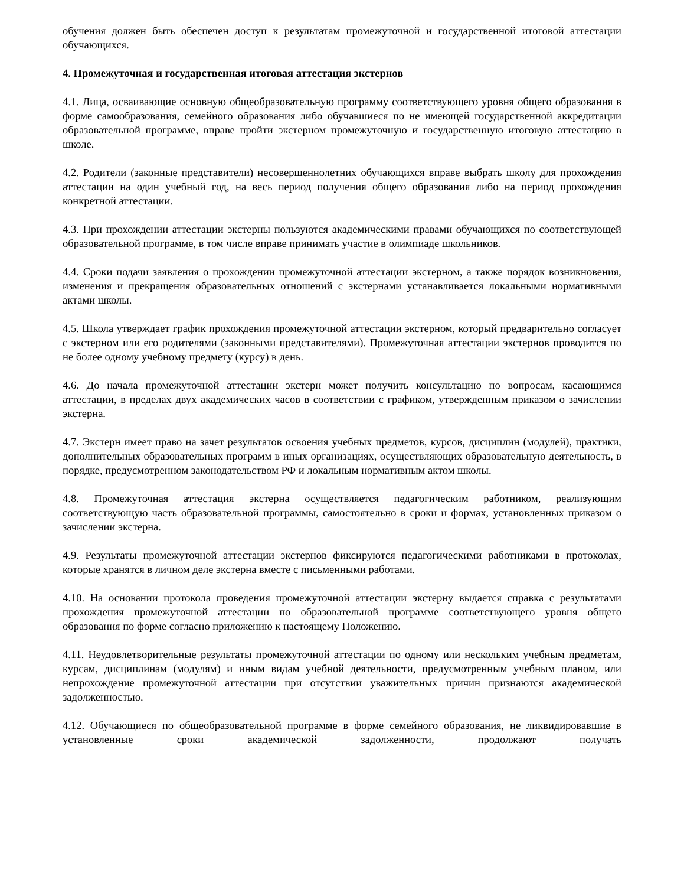обучения должен быть обеспечен доступ к результатам промежуточной и государственной итоговой аттестации обучающихся.
4. Промежуточная и государственная итоговая аттестация экстернов
4.1. Лица, осваивающие основную общеобразовательную программу соответствующего уровня общего образования в форме самообразования, семейного образования либо обучавшиеся по не имеющей государственной аккредитации образовательной программе, вправе пройти экстерном промежуточную и государственную итоговую аттестацию в школе.
4.2. Родители (законные представители) несовершеннолетних обучающихся вправе выбрать школу для прохождения аттестации на один учебный год, на весь период получения общего образования либо на период прохождения конкретной аттестации.
4.3. При прохождении аттестации экстерны пользуются академическими правами обучающихся по соответствующей образовательной программе, в том числе вправе принимать участие в олимпиаде школьников.
4.4. Сроки подачи заявления о прохождении промежуточной аттестации экстерном, а также порядок возникновения, изменения и прекращения образовательных отношений с экстернами устанавливается локальными нормативными актами школы.
4.5. Школа утверждает график прохождения промежуточной аттестации экстерном, который предварительно согласует с экстерном или его родителями (законными представителями). Промежуточная аттестации экстернов проводится по не более одному учебному предмету (курсу) в день.
4.6. До начала промежуточной аттестации экстерн может получить консультацию по вопросам, касающимся аттестации, в пределах двух академических часов в соответствии с графиком, утвержденным приказом о зачислении экстерна.
4.7. Экстерн имеет право на зачет результатов освоения учебных предметов, курсов, дисциплин (модулей), практики, дополнительных образовательных программ в иных организациях, осуществляющих образовательную деятельность, в порядке, предусмотренном законодательством РФ и локальным нормативным актом школы.
4.8. Промежуточная аттестация экстерна осуществляется педагогическим работником, реализующим соответствующую часть образовательной программы, самостоятельно в сроки и формах, установленных приказом о зачислении экстерна.
4.9. Результаты промежуточной аттестации экстернов фиксируются педагогическими работниками в протоколах, которые хранятся в личном деле экстерна вместе с письменными работами.
4.10. На основании протокола проведения промежуточной аттестации экстерну выдается справка с результатами прохождения промежуточной аттестации по образовательной программе соответствующего уровня общего образования по форме согласно приложению к настоящему Положению.
4.11. Неудовлетворительные результаты промежуточной аттестации по одному или нескольким учебным предметам, курсам, дисциплинам (модулям) и иным видам учебной деятельности, предусмотренным учебным планом, или непрохождение промежуточной аттестации при отсутствии уважительных причин признаются академической задолженностью.
4.12. Обучающиеся по общеобразовательной программе в форме семейного образования, не ликвидировавшие в установленные сроки академической задолженности, продолжают получать